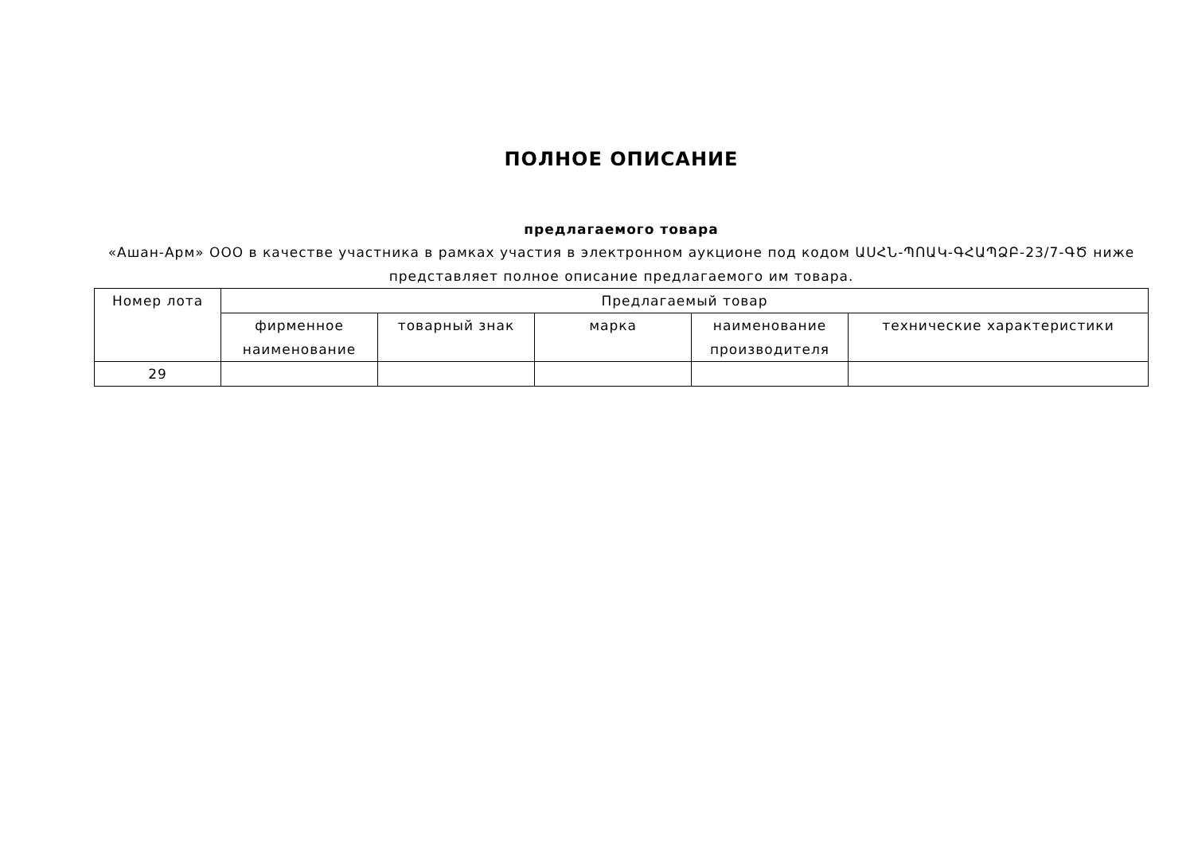ПОЛНОЕ ОПИСАНИЕ
предлагаемого товара
«Ашан-Арм» ООО в качестве участника в рамках участия в электронном аукционе под кодом ԱՍՀՆ-ՊՈԱԿ-ԳՀԱՊՁԲ-23/7-ԳԾ ниже представляет полное описание предлагаемого им товара.
| Номер лота | Предлагаемый товар | | | | |
| --- | --- | --- | --- | --- | --- |
| | фирменное наименование | товарный знак | марка | наименование производителя | технические характеристики |
| 29 | | | | | |